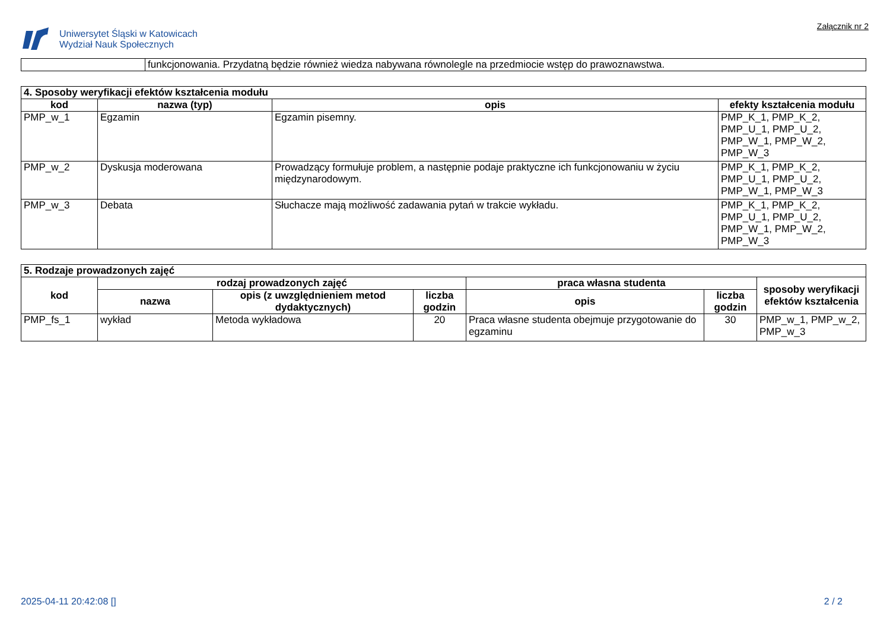Uniwersytet Śląski w Katowicach
Wydział Nauk Społecznych
Załącznik nr 2
| | funkcjonowania. Przydatną będzie również wiedza nabywana równolegle na przedmiocie wstęp do prawoznawstwa. |
| 4. Sposoby weryfikacji efektów kształcenia modułu | | | |
| --- | --- | --- | --- |
| kod | nazwa (typ) | opis | efekty kształcenia modułu |
| PMP_w_1 | Egzamin | Egzamin pisemny. | PMP_K_1, PMP_K_2, PMP_U_1, PMP_U_2, PMP_W_1, PMP_W_2, PMP_W_3 |
| PMP_w_2 | Dyskusja moderowana | Prowadzący formułuje problem, a następnie podaje praktyczne ich funkcjonowaniu w życiu międzynarodowym. | PMP_K_1, PMP_K_2, PMP_U_1, PMP_U_2, PMP_W_1, PMP_W_3 |
| PMP_w_3 | Debata | Słuchacze mają możliwość zadawania pytań w trakcie wykładu. | PMP_K_1, PMP_K_2, PMP_U_1, PMP_U_2, PMP_W_1, PMP_W_2, PMP_W_3 |
| 5. Rodzaje prowadzonych zajęć | | | | | | |
| --- | --- | --- | --- | --- | --- | --- |
| kod | rodzaj prowadzonych zajęć | | | praca własna studenta | | sposoby weryfikacji efektów kształcenia |
| | nazwa | opis (z uwzględnieniem metod dydaktycznych) | liczba godzin | opis | liczba godzin | |
| PMP_fs_1 | wykład | Metoda wykładowa | 20 | Praca własne studenta obejmuje przygotowanie do egzaminu | 30 | PMP_w_1, PMP_w_2, PMP_w_3 |
2025-04-11 20:42:08 [] 2 / 2